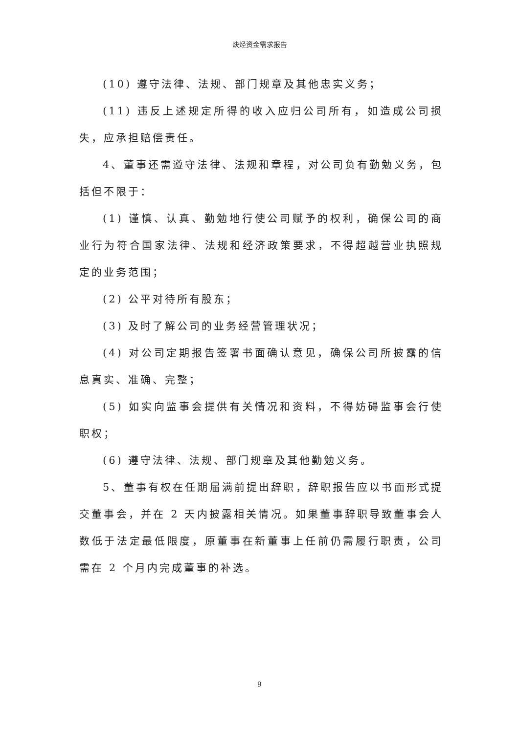炔烃资金需求报告
(10) 遵守法律、法规、部门规章及其他忠实义务；
(11) 违反上述规定所得的收入应归公司所有，如造成公司损失，应承担赔偿责任。
4、董事还需遵守法律、法规和章程，对公司负有勤勉义务，包括但不限于：
(1) 谨慎、认真、勤勉地行使公司赋予的权利，确保公司的商业行为符合国家法律、法规和经济政策要求，不得超越营业执照规定的业务范围；
(2) 公平对待所有股东；
(3) 及时了解公司的业务经营管理状况；
(4) 对公司定期报告签署书面确认意见，确保公司所披露的信息真实、准确、完整；
(5) 如实向监事会提供有关情况和资料，不得妨碍监事会行使职权；
(6) 遵守法律、法规、部门规章及其他勤勉义务。
5、董事有权在任期届满前提出辞职，辞职报告应以书面形式提交董事会，并在 2 天内披露相关情况。如果董事辞职导致董事会人数低于法定最低限度，原董事在新董事上任前仍需履行职责，公司需在 2 个月内完成董事的补选。
9